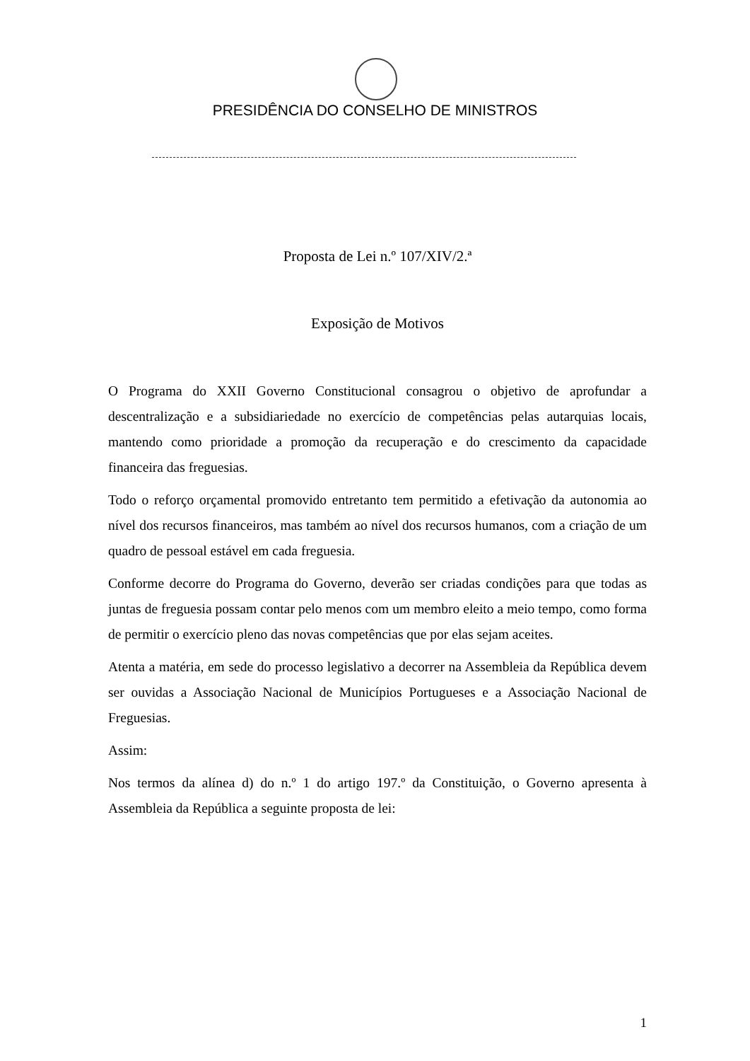PRESIDÊNCIA DO CONSELHO DE MINISTROS
Proposta de Lei n.º 107/XIV/2.ª
Exposição de Motivos
O Programa do XXII Governo Constitucional consagrou o objetivo de aprofundar a descentralização e a subsidiariedade no exercício de competências pelas autarquias locais, mantendo como prioridade a promoção da recuperação e do crescimento da capacidade financeira das freguesias.
Todo o reforço orçamental promovido entretanto tem permitido a efetivação da autonomia ao nível dos recursos financeiros, mas também ao nível dos recursos humanos, com a criação de um quadro de pessoal estável em cada freguesia.
Conforme decorre do Programa do Governo, deverão ser criadas condições para que todas as juntas de freguesia possam contar pelo menos com um membro eleito a meio tempo, como forma de permitir o exercício pleno das novas competências que por elas sejam aceites.
Atenta a matéria, em sede do processo legislativo a decorrer na Assembleia da República devem ser ouvidas a Associação Nacional de Municípios Portugueses e a Associação Nacional de Freguesias.
Assim:
Nos termos da alínea d) do n.º 1 do artigo 197.º da Constituição, o Governo apresenta à Assembleia da República a seguinte proposta de lei:
1